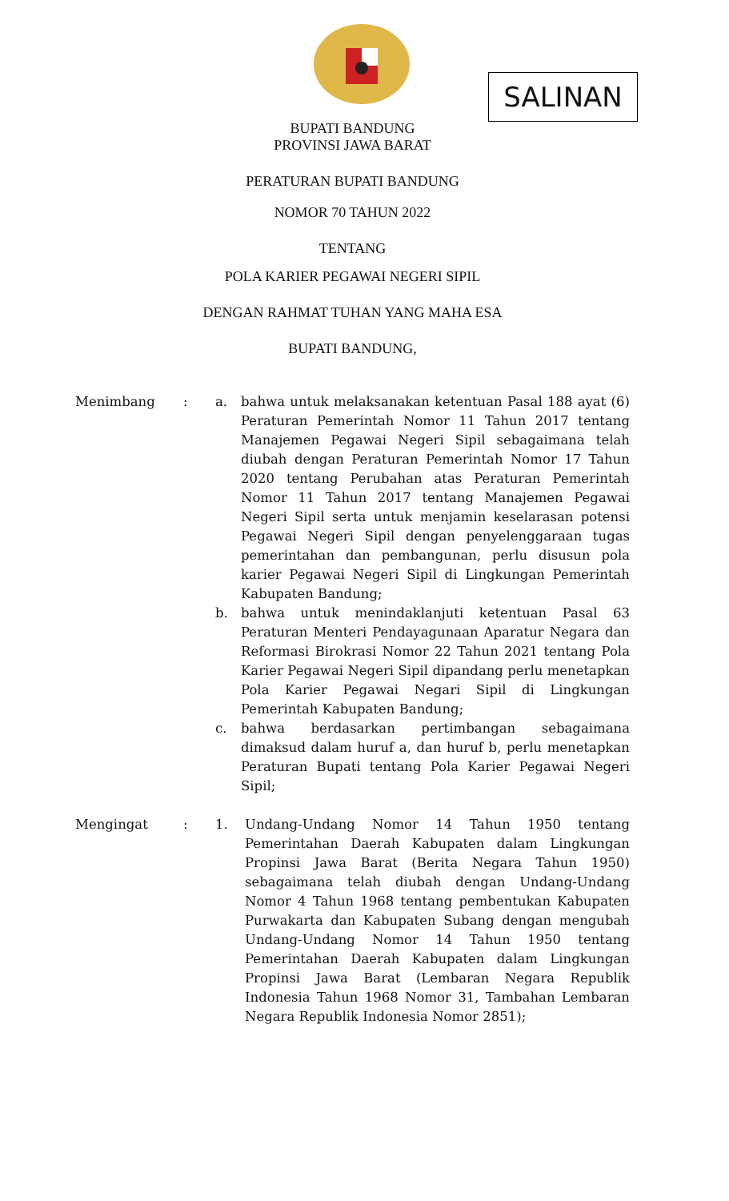SALINAN
BUPATI BANDUNG
PROVINSI JAWA BARAT
PERATURAN BUPATI BANDUNG
NOMOR 70 TAHUN 2022
TENTANG
POLA KARIER PEGAWAI NEGERI SIPIL
DENGAN RAHMAT TUHAN YANG MAHA ESA
BUPATI BANDUNG,
Menimbang : a. bahwa untuk melaksanakan ketentuan Pasal 188 ayat (6) Peraturan Pemerintah Nomor 11 Tahun 2017 tentang Manajemen Pegawai Negeri Sipil sebagaimana telah diubah dengan Peraturan Pemerintah Nomor 17 Tahun 2020 tentang Perubahan atas Peraturan Pemerintah Nomor 11 Tahun 2017 tentang Manajemen Pegawai Negeri Sipil serta untuk menjamin keselarasan potensi Pegawai Negeri Sipil dengan penyelenggaraan tugas pemerintahan dan pembangunan, perlu disusun pola karier Pegawai Negeri Sipil di Lingkungan Pemerintah Kabupaten Bandung;
b. bahwa untuk menindaklanjuti ketentuan Pasal 63 Peraturan Menteri Pendayagunaan Aparatur Negara dan Reformasi Birokrasi Nomor 22 Tahun 2021 tentang Pola Karier Pegawai Negeri Sipil dipandang perlu menetapkan Pola Karier Pegawai Negari Sipil di Lingkungan Pemerintah Kabupaten Bandung;
c. bahwa berdasarkan pertimbangan sebagaimana dimaksud dalam huruf a, dan huruf b, perlu menetapkan Peraturan Bupati tentang Pola Karier Pegawai Negeri Sipil;
Mengingat : 1. Undang-Undang Nomor 14 Tahun 1950 tentang Pemerintahan Daerah Kabupaten dalam Lingkungan Propinsi Jawa Barat (Berita Negara Tahun 1950) sebagaimana telah diubah dengan Undang-Undang Nomor 4 Tahun 1968 tentang pembentukan Kabupaten Purwakarta dan Kabupaten Subang dengan mengubah Undang-Undang Nomor 14 Tahun 1950 tentang Pemerintahan Daerah Kabupaten dalam Lingkungan Propinsi Jawa Barat (Lembaran Negara Republik Indonesia Tahun 1968 Nomor 31, Tambahan Lembaran Negara Republik Indonesia Nomor 2851);